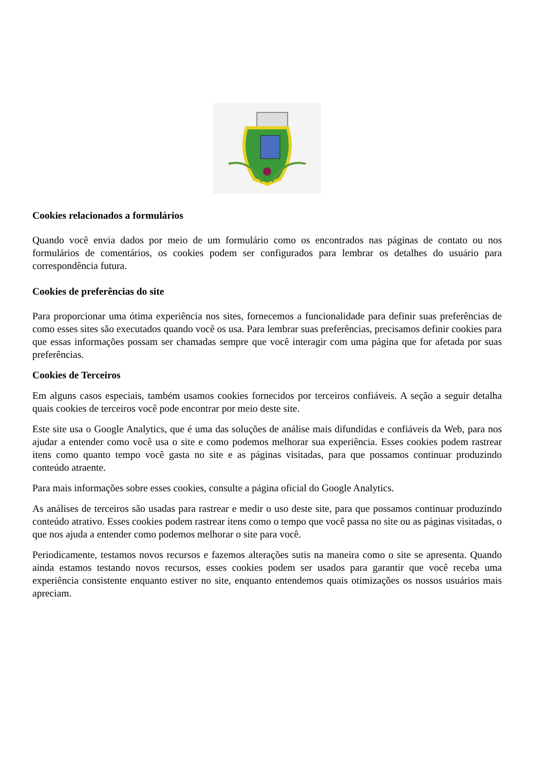Cookies relacionados a formulários
Quando você envia dados por meio de um formulário como os encontrados nas páginas de contato ou nos formulários de comentários, os cookies podem ser configurados para lembrar os detalhes do usuário para correspondência futura.
Cookies de preferências do site
Para proporcionar uma ótima experiência nos sites, fornecemos a funcionalidade para definir suas preferências de como esses sites são executados quando você os usa. Para lembrar suas preferências, precisamos definir cookies para que essas informações possam ser chamadas sempre que você interagir com uma página que for afetada por suas preferências.
Cookies de Terceiros
Em alguns casos especiais, também usamos cookies fornecidos por terceiros confiáveis. A seção a seguir detalha quais cookies de terceiros você pode encontrar por meio deste site.
Este site usa o Google Analytics, que é uma das soluções de análise mais difundidas e confiáveis da Web, para nos ajudar a entender como você usa o site e como podemos melhorar sua experiência. Esses cookies podem rastrear itens como quanto tempo você gasta no site e as páginas visitadas, para que possamos continuar produzindo conteúdo atraente.
Para mais informações sobre esses cookies, consulte a página oficial do Google Analytics.
As análises de terceiros são usadas para rastrear e medir o uso deste site, para que possamos continuar produzindo conteúdo atrativo. Esses cookies podem rastrear itens como o tempo que você passa no site ou as páginas visitadas, o que nos ajuda a entender como podemos melhorar o site para você.
Periodicamente, testamos novos recursos e fazemos alterações sutis na maneira como o site se apresenta. Quando ainda estamos testando novos recursos, esses cookies podem ser usados para garantir que você receba uma experiência consistente enquanto estiver no site, enquanto entendemos quais otimizações os nossos usuários mais apreciam.